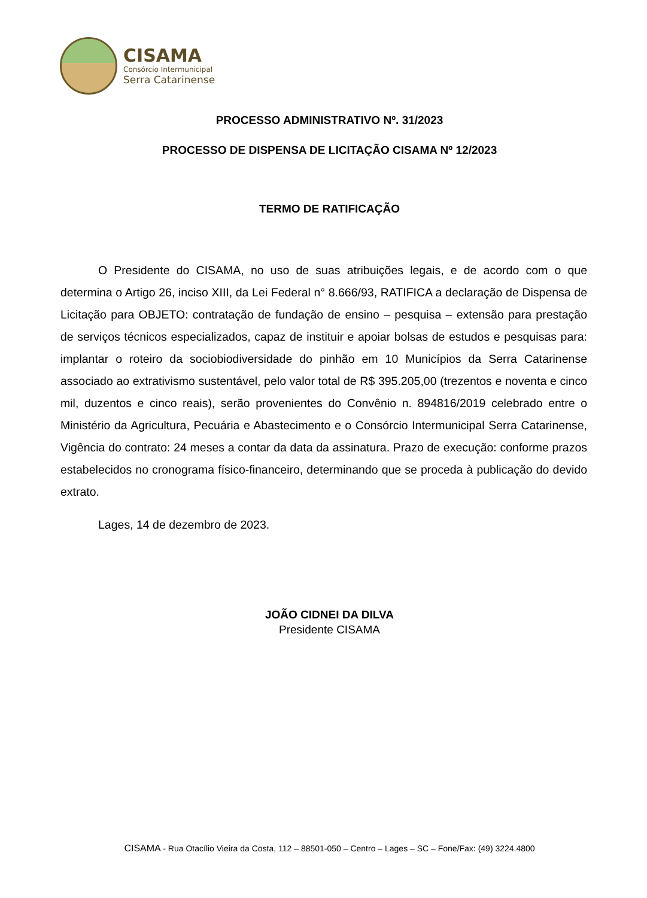CISAMA
Consórcio Intermunicipal
Serra Catarinense
PROCESSO ADMINISTRATIVO Nº. 31/2023
PROCESSO DE DISPENSA DE LICITAÇÃO CISAMA Nº 12/2023
TERMO DE RATIFICAÇÃO
O Presidente do CISAMA, no uso de suas atribuições legais, e de acordo com o que determina o Artigo 26, inciso XIII, da Lei Federal n° 8.666/93, RATIFICA a declaração de Dispensa de Licitação para OBJETO: contratação de fundação de ensino – pesquisa – extensão para prestação de serviços técnicos especializados, capaz de instituir e apoiar bolsas de estudos e pesquisas para: implantar o roteiro da sociobiodiversidade do pinhão em 10 Municípios da Serra Catarinense associado ao extrativismo sustentável, pelo valor total de R$ 395.205,00 (trezentos e noventa e cinco mil, duzentos e cinco reais), serão provenientes do Convênio n. 894816/2019 celebrado entre o Ministério da Agricultura, Pecuária e Abastecimento e o Consórcio Intermunicipal Serra Catarinense, Vigência do contrato: 24 meses a contar da data da assinatura. Prazo de execução: conforme prazos estabelecidos no cronograma físico-financeiro, determinando que se proceda à publicação do devido extrato.
Lages, 14 de dezembro de 2023.
JOÃO CIDNEI DA DILVA
Presidente CISAMA
CISAMA - Rua Otacílio Vieira da Costa, 112 – 88501-050 – Centro – Lages – SC – Fone/Fax: (49) 3224.4800